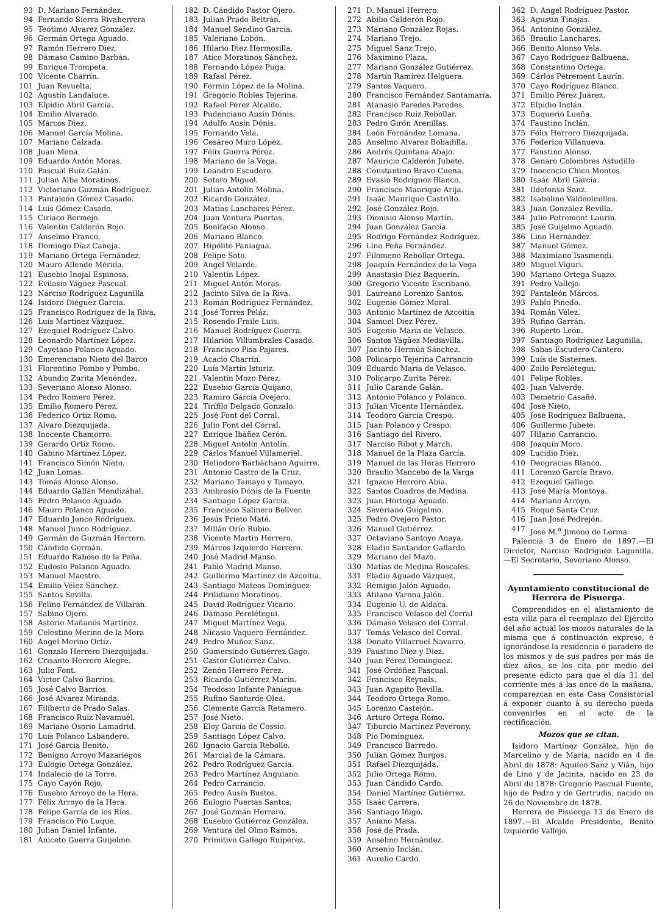93 D. Mariano Fernández.
94 Fernando Sierra Rivaherrera
95 Teótimo Alvarez González.
96 Germán Ortega Aguado.
97 Ramón Herrero Diez.
98 Dámaso Camino Barbán.
99 Enrique Trompeta.
100 Vicente Charrín.
101 Juan Revuelta.
102 Agustín Landaluce.
103 Elpidio Abril García.
104 Emilio Alvarado.
105 Márcos Diez.
106 Manuel García Molina.
107 Mariano Calzada.
108 Juan Mena.
109 Eduardo Antón Moras.
110 Pascual Ruíz Galán.
111 Julian Alba Moratinos.
112 Victoriano Guzmán Rodríguez.
113 Pantaleón Gómez Casado.
114 Luís Gómez Casado.
115 Ciriaco Bermejo.
116 Valentín Calderón Rojo.
117 Anselmo Franco.
118 Domingo Díaz Caneja.
119 Mariano Ortega Fernández.
120 Mauro Allende Mérida.
121 Eusebio Inojal Espinosa.
122 Evilasio Yágüez Pascual.
123 Narciso Rodríguez Lagunilla
124 Isidoro Diéguez García.
125 Francisco Rodríguez de la Riva.
126 Luís Martínez Vázquez.
127 Ezequiel Rodríguez Calvo.
128 Leonardo Martínez López.
129 Cayetano Polanco Aguado.
130 Emerenciano Nieto del Barco
131 Florentino Pombo y Pombo.
132 Abundio Zurita Menéndez.
133 Severiano Alonso Alonso.
134 Pedro Romero Pérez.
135 Emilio Romero Pérez.
136 Federico Ortíz Romo.
137 Alvaro Diezquijada.
138 Inocente Chamorro.
139 Gerardo Ortíz Romo.
140 Gabino Martínez López.
141 Francisco Simón Nieto.
142 Juan Lomas.
143 Tomás Alonso Alonso.
144 Eduardo Gallán Mendizábal.
145 Pedro Polanco Aguado.
146 Mauro Polanco Aguado.
147 Eduardo Junco Rodríguez.
148 Manuel Junco Rodríguez.
149 Germán de Guzmán Herrero.
150 Cándido Germán.
151 Eduardo Raboso de la Peña.
152 Eudosio Polanco Aguado.
153 Manuel Maestro.
154 Emilio Vélez Sánchez.
155 Santos Sevilla.
156 Felino Fernández de Villarán.
157 Sabino Ojero.
158 Asterio Mañanós Martínez.
159 Celestino Merino de la Mora
160 Angel Merino Ortíz.
161 Gonzalo Herrero Diezquijada.
162 Crisanto Herrero Alegre.
163 Julio Font.
164 Victor Calvo Barrios.
165 José Calvo Barrios.
166 José Alvarez Miranda.
167 Filiberto de Prado Salas.
168 Francisco Ruíz Navamuél.
169 Mariano Osorio Lamadrid.
170 Luís Polanco Labandero.
171 José García Benito.
172 Benigno Arroyo Mazariegos
173 Eulogio Ortega González.
174 Indalecio de la Torre.
175 Cayo Cayón Rojo.
176 Eusebio Arroyo de la Hera.
177 Félix Arroyo de la Hera.
178 Felipe García de los Ríos.
179 Francisco Pío Luque.
180 Julian Daniel Infante.
181 Aniceto Guerra Guijelmo.
182 D. Cándido Pastor Ojero.
183 Julian Prado Beltrán.
184 Manuel Sendino García.
185 Valeriano Lobón.
186 Hilario Diez Hermosilla.
187 Atico Moratinos Sánchez.
188 Fernando López Puga.
189 Rafael Pérez.
190 Fermín López de la Molina.
191 Gregorio Robles Tejerina.
192 Rafael Pérez Alcalde.
193 Pudenciano Ausín Dónis.
194 Adulfo Ausín Dónis.
195 Fernando Vela.
196 Cesáreo Muro López.
197 Félix Guerra Pérez.
198 Mariano de la Vega.
199 Leandro Escudero.
200 Sotero Miguel.
201 Julian Antolín Molina.
202 Ricardo González.
203 Matías Lanchares Pérez.
204 Juan Ventura Puertas.
205 Bonifacio Alonso.
206 Mariano Blanco.
207 Hipólito Paniagua.
208 Felipe Soto.
209 Angel Velarde.
210 Valentín López.
211 Miguel Antón Moras.
212 Jacinto Silva de la Riva.
213 Román Rodríguez Fernández.
214 José Torres Peláz.
215 Rosendo Fraile Luis.
216 Manuel Rodríguez Guerra.
217 Hilarión Villumbrales Casado.
218 Francisco Pisa Pajares.
219 Acacio Charrín.
220 Luís Martín Isturiz.
221 Valentín Mozo Pérez.
222 Eusebio García Quijano.
223 Ramiro García Ovejero.
224 Tirífilo Delgado Gonzalo.
225 José Font del Corral.
226 Julio Font del Corral.
227 Enrique Ibáñez Cerón.
228 Miguel Antolín Antolín.
229 Cárlos Manuel Villameriel.
230 Heliodoro Barbáchano Aguirre.
231 Antonio Castro de la Cruz.
232 Mariano Tamayo y Tamayo.
233 Ambrosio Dónis de la Fuente
234 Santiago López García.
235 Francisco Salinero Bellver.
236 Jesús Prieto Maté.
237 Millán Orío Rubio.
238 Vicente Martín Herrero.
239 Márcos Izquierdo Herrero.
240 José Madrid Manso.
241 Pablo Madrid Manso.
242 Guillermo Martínez de Azcoitia.
243 Santiago Mateos Domínguez
244 Prilidiano Moratinos.
245 David Rodríguez Vicario.
246 Dámaso Perelétegui.
247 Miguel Martínez Vega.
248 Nicasio Vaquero Fernández.
249 Pedro Muñoz Sanz.
250 Gumersindo Gutiérrez Gago.
251 Castor Gutiérrez Calvo.
252 Zenón Herrero Pérez.
253 Ricardo Gutiérrez Marín.
254 Teodosio Infante Paniagua.
255 Rufino Santurde Olea.
256 Clemente García Retamero.
257 José Nieto.
258 Eloy García de Cossío.
259 Santiago López Calvo.
260 Ignacio García Rebollo.
261 Marcial de la Cámara.
262 Pedro Rodríguez García.
263 Pedro Martínez Anguiano.
264 Pedro Carrancio.
265 Pedro Ausín Bustos.
266 Eulogio Puertas Santos.
267 José Guzmán Herrero.
268 Eusebio Gutiérrez González.
269 Ventura del Olmo Ramos.
270 Primitivo Gallego Ruipérez.
271 D. Manuel Herrero.
272 Abilio Calderón Rojo.
273 Mariano González Rojas.
274 Mariano Trejo.
275 Miguel Sanz Trejo.
276 Maximino Plaza.
277 Mariano González Gutiérrez.
278 Martín Ramírez Helguera.
279 Santos Vaquero.
280 Francisco Fernández Santamaría.
281 Atanasio Paredes Paredes.
282 Francisco Ruíz Rebollar.
283 Pedro Girón Arenillas.
284 León Fernández Lomana.
285 Anselmo Alvarez Bobadilla.
286 Andrés Quintana Abajo.
287 Mauricio Calderón Jubete.
288 Constantino Bravo Cuena.
289 Evasio Rodríguez Blanco.
290 Francisco Manrique Arija.
291 Isaác Manrique Castrillo.
292 José González Rojo.
293 Dionisio Alonso Martín.
294 Juan González García.
295 Rodrigo Fernández Rodríguez.
296 Lino Peña Fernández.
297 Filomeno Rebollar Ortega.
298 Joaquín Fernández de la Vega
299 Anastasio Diez Baquerín.
300 Gregorio Vicente Escribano.
301 Laureano Lorenzo Santos.
302 Eugenio Gómez Moral.
303 Antonio Martínez de Azcoitia
304 Samuel Diez Pérez.
305 Eugenio María de Velasco.
306 Santos Yágüez Mediavilla.
307 Jacinto Hermúa Sánchez.
308 Policarpo Tejerina Carrancio
309 Eduardo María de Velasco.
310 Policarpo Zurita Pérez.
311 Julio Carande Galán.
312 Antonio Polanco y Polanco.
313 Julian Vicente Hernández.
314 Teodoro García Crespo.
315 Juan Polanco y Crespo.
316 Santiago del Rivero.
317 Narciso Ribot y March.
318 Manuel de la Plaza García.
319 Manuel de las Heras Herrero
320 Braulio Mancebo de la Varga
321 Ignacio Herrero Abia.
322 Santos Cuadros de Medina.
323 Juan Hortega Aguado.
324 Severiano Guigelmo.
325 Pedro Ovejero Pastor.
326 Manuel Gutiérrez.
327 Octaviano Santoyo Anaya.
328 Eladio Santander Gallardo.
329 Mariano del Mazo.
330 Matías de Medina Roscales.
331 Eladio Aguado Vázquez.
332 Remigio Jalón Aguado.
333 Atilano Varona Jalón.
334 Eugenio U. de Aldaca.
335 Francisco Velasco del Corral
336 Dámaso Velasco del Corral.
337 Tomás Velasco del Corral.
338 Donato Villarruel Navarro.
339 Faustino Diez y Diez.
340 Juan Pérez Domínguez.
341 José Ordóñez Pascual.
342 Francisco Reynals.
343 Juan Agapito Revilla.
344 Teodoro Ortega Romo.
345 Lorenzo Castejón.
346 Arturo Ortega Romo.
347 Tiburcio Martínez Peverony.
348 Pío Domínguez.
349 Francisco Barredo.
350 Julian Gómez Burgos.
351 Rafael Diezquijada.
352 Julio Ortega Romo.
353 Juan Cándido Cardo.
354 Daniel Martínez Gutiérrez.
355 Isaác Carrera.
356 Santiago Iñigo.
357 Aniano Masa.
358 José de Prada.
359 Anselmo Hernández.
360 Arsenio Inclán.
361 Aurelio Cardo.
362 D. Angel Rodríguez Pastor.
363 Agustín Tinajas.
364 Antonino González.
365 Braulio Lanchares.
366 Benito Alonso Vela.
367 Cayo Rodríguez Balbuena.
368 Constantino Ortega.
369 Cárlos Petrement Laurín.
370 Cayo Rodríguez Blanco.
371 Emilio Pérez Juárez.
372 Elpidio Inclán.
373 Euquerio Lueña.
374 Faustino Inclán.
375 Félix Herrero Diezquijada.
376 Federico Villanueva.
377 Faustino Alonso.
378 Genaro Colombres Astudillo
379 Inocencio Chico Montes.
380 Isaác Abril García.
381 Ildefonso Sanz.
382 Isabelino Valdeolmillos.
383 Juan González Revilla.
384 Julio Petrement Laurín.
385 José Guijelmo Aguado.
386 Lino Hernández.
387 Manuel Gómez.
388 Maximiano Isasmendi.
389 Miguel Viguri.
390 Mariano Ortega Suazo.
391 Pedro Vallejo.
392 Pantaleón Márcos.
393 Pablo Pinedo.
394 Román Vélez.
395 Rufino Garrán.
396 Ruperto León.
397 Santiago Rodríguez Lagunilla.
398 Sabas Escudero Cantero.
399 Luís de Sisternes.
400 Zoilo Perelétegui.
401 Felipe Robles.
402 Juan Valverde.
403 Demetrio Casañé.
404 José Nieto.
405 José Rodríguez Balbuena.
406 Guillermo Jubete.
407 Hilario Carrancio.
408 Joaquín Moro.
409 Lucidio Diez.
410 Deogracias Blanco.
411 Lorenzo García Bravo.
412 Ezequiel Gallego.
413 José María Montoya.
414 Mariano Arroyo.
415 Roque Santa Cruz.
416 Juan José Pedrejón.
417 José M.<sup>a</sup> Jimeno de Lerma.
Palencia 3 de Enero de 1897.—El Director, Narciso Rodríguez Lagunilla.—El Secretario, Severiano Alonso.
Ayuntamiento constitucional de Herrera de Pisuerga.
Comprendidos en el alistamiento de esta villa para el reemplazo del Ejército del año actual los mozos naturales de la misma que á continuación expreso, é ignorándose la residencia ó paradero de los mismos y de sus padres por más de diez años, se los cita por medio del presente edicto para que el día 31 del corriente mes á las once de la mañana, comparezcan en esta Casa Consistorial á exponer cuanto á su derecho pueda convenirles en el acto de la rectificación.
Mozos que se citan.
Isidoro Martínez González, hijo de Marcelino y de María, nacido en 4 de Abril de 1878: Aquileo Sanz y Vián, hijo de Lino y de Jacinta, nacido en 23 de Abril de 1878: Gregorio Pascual Fuente, hijo de Pedro y de Gertrudis, nacido en 26 de Noviembre de 1878.
Herrera de Pisuerga 13 de Enero de 1897.—El Alcalde Presidente, Benito Izquierdo Vallejo.